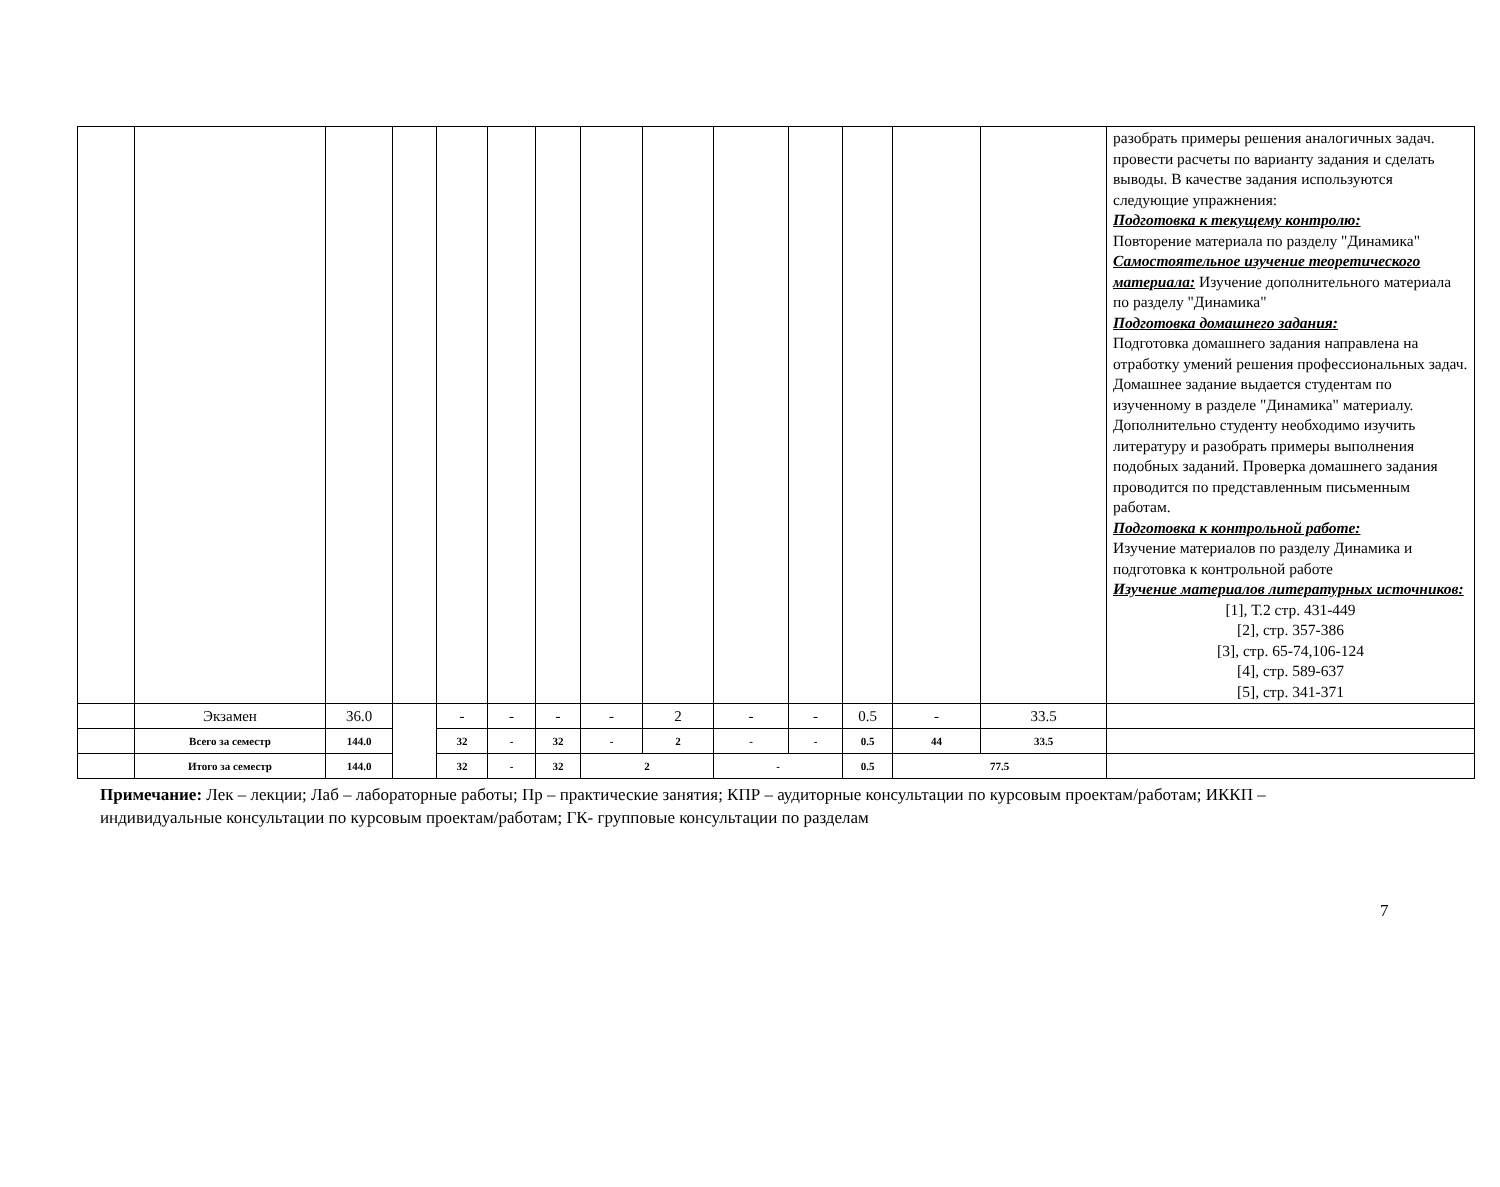| | | | | | | | | | | | | | | разобрать примеры решения аналогичных задач. провести расчеты по варианту задания и сделать выводы. В качестве задания используются следующие упражнения: Подготовка к текущему контролю: Повторение материала по разделу "Динамика" Самостоятельное изучение теоретического материала: Изучение дополнительного материала по разделу "Динамика" Подготовка домашнего задания: Подготовка домашнего задания направлена на отработку умений решения профессиональных задач. Домашнее задание выдается студентам по изученному в разделе "Динамика" материалу. Дополнительно студенту необходимо изучить литературу и разобрать примеры выполнения подобных заданий. Проверка домашнего задания проводится по представленным письменным работам. Подготовка к контрольной работе: Изучение материалов по разделу Динамика и подготовка к контрольной работе Изучение материалов литературных источников: [1], Т.2 стр. 431-449 [2], стр. 357-386 [3], стр. 65-74,106-124 [4], стр. 589-637 [5], стр. 341-371 |
| | Экзамен | 36.0 | | - | - | - | - | 2 | - | - | 0.5 | - | 33.5 | |
| | Всего за семестр | 144.0 | | 32 | - | 32 | - | 2 | - | - | 0.5 | 44 | 33.5 | |
| | Итого за семестр | 144.0 | | 32 | - | 32 | 2 | | - | | 0.5 | 77.5 | | |
Примечание: Лек – лекции; Лаб – лабораторные работы; Пр – практические занятия; КПР – аудиторные консультации по курсовым проектам/работам; ИККП – индивидуальные консультации по курсовым проектам/работам; ГК- групповые консультации по разделам
7